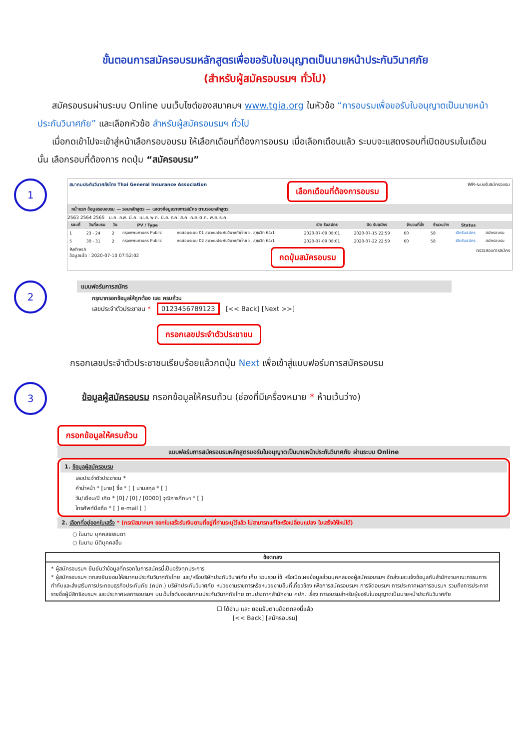ขั้นตอนการสมัครอบรมหลักสูตรเพื่อขอรับใบอนุญาตเป็นนายหน้าประกันวินาศภัย
(สำหรับผู้สมัครอบรมฯ ทั่วไป)
สมัครอบรมผ่านระบบ Online บนเว็บไซต์ของสมาคมฯ www.tgia.org ในหัวข้อ “การอบรมเพื่อขอรับใบอนุญาตเป็นนายหน้าประกันวินาศภัย” และเลือกหัวข้อ สำหรับผู้สมัครอบรมฯ ทั่วไป
เมื่อกดเข้าไปจะเข้าสู่หน้าเลือกรอบอบรม ให้เลือกเดือนที่ต้องการอบรม เมื่อเลือกเดือนแล้ว ระบบจะแสดงรอบที่เปิดอบรมในเดือนนั้น เลือกรอบที่ต้องการ กดปุ่ม “สมัครอบรม”
1
สมาคมประกันวินาศภัยไทย Thai General Insurance Association เลือกเดือนที่ต้องการอบรม WR-ระบบรับสมัครอบรม
หน้าแรก ข้อมูลรอบอบรม — รอบหลักสูตร — แสดงข้อมูลรายการสมัคร ตามรอบหลักสูตร
2563 2564 2565 ม.ค. ก.พ. มี.ค. เม.ย. พ.ค. มิ.ย. ก.ค. ส.ค. ก.ย. ต.ค. พ.ย. ธ.ค.
| รอบที่ | วันที่อบรม | วัน | PV / Type | | เปิด รับสมัคร | ปิด รับสมัคร | จำนวนที่นั่ง | จำนวนว่าง | Status | |
| --- | --- | --- | --- | --- | --- | --- | --- | --- | --- | --- |
| 1 | 23 - 24 | 2 | กรุงเทพมหานคร Public | ทดสอบระบบ 01 สมาคมประกันวินาศภัยไทย ซ. สุขุมวิท 64/1 | 2020-07-09 08:01 | 2020-07-15 22:59 | 60 | 58 | เปิดรับสมัคร | สมัครอบรม |
| 5 | 30 - 31 | 2 | กรุงเทพมหานคร Public | ทดสอบระบบ 02 สมาคมประกันวินาศภัยไทย ซ. สุขุมวิท 64/1 | 2020-07-09 08:01 | 2020-07-22 22:59 | 60 | 58 | เปิดรับสมัคร | สมัครอบรม |
Refresh
ข้อมูลเมื่อ : 2020-07-10 07:52:02 กดปุ่มสมัครอบรม ตรวจสอบการสมัคร
2
แบบฟอร์มการสมัคร
กรุณากรอกข้อมูลให้ถูกต้อง และ ครบถ้วน
เลขประจำตัวประชาชน * 0123456789123 [<< Back] [Next >>]
กรอกเลขประจำตัวประชาชน
กรอกเลขประจำตัวประชาชนเรียบร้อยแล้วกดปุ่ม Next เพื่อเข้าสู่แบบฟอร์มการสมัครอบรม
3
ข้อมูลผู้สมัครอบรม กรอกข้อมูลให้ครบถ้วน (ช่องที่มีเครื่องหมาย * ห้ามเว้นว่าง)
กรอกข้อมูลให้ครบถ้วน
แบบฟอร์มการสมัครอบรมหลักสูตรขอรับใบอนุญาตเป็นนายหน้าประกันวินาศภัย ผ่านระบบ Online
1. ข้อมูลผู้สมัครอบรม
เลขประจำตัวประชาชน *
คำนำหน้า * [นาย] ชื่อ * [ ] นามสกุล * [ ]
วัน/เดือน/ปี เกิด * [0] / [0] / [0000] วุฒิการศึกษา * [ ]
โทรศัพท์มือถือ * [ ] e-mail [ ]
2. เลือกที่อยู่ออกใบเสร็จ * (กรณีสมาคมฯ ออกใบเสร็จรับเงินตามที่อยู่ที่ท่านระบุไว้แล้ว ไม่สามารถแก้ไขหรือเปลี่ยนแปลง ใบเสร็จให้ใหม่ได้)
○ ในนาม บุคคลธรรมดา
○ ในนาม นิติบุคคลอื่น
ข้อตกลง
* ผู้สมัครอบรมฯ ยืนยันว่าข้อมูลที่กรอกในการสมัครนี้เป็นจริงทุกประการ
* ผู้สมัครอบรมฯ ตกลงยินยอมให้สมาคมประกันวินาศภัยไทย และ/หรือบริษัทประกันวินาศภัย เก็บ รวบรวม ใช้ หรือเปิดเผยข้อมูลส่วนบุคคลของผู้สมัครอบรมฯ จัดส่งและแจ้งข้อมูลกับสำนักงานคณะกรรมการกำกับและส่งเสริมการประกอบธุรกิจประกันภัย (คปภ.) บริษัทประกันวินาศภัย หน่วยงานราชการหรือหน่วยงานอื่นที่เกี่ยวข้อง เพื่อการสมัครอบรมฯ การจัดอบรมฯ การประกาศผลการอบรมฯ รวมถึงการประกาศรายชื่อผู้มีสิทธิอบรมฯ และประกาศผลการอบรมฯ บนเว็บไซต์ของสมาคมประกันวินาศภัยไทย ตามประกาศสำนักงาน คปภ. เรื่อง การอบรมสำหรับผู้ขอรับใบอนุญาตเป็นนายหน้าประกันวินาศภัย
☐ ได้อ่าน และ ยอมรับตามข้อตกลงนี้แล้ว
[<< Back] [สมัครอบรม]